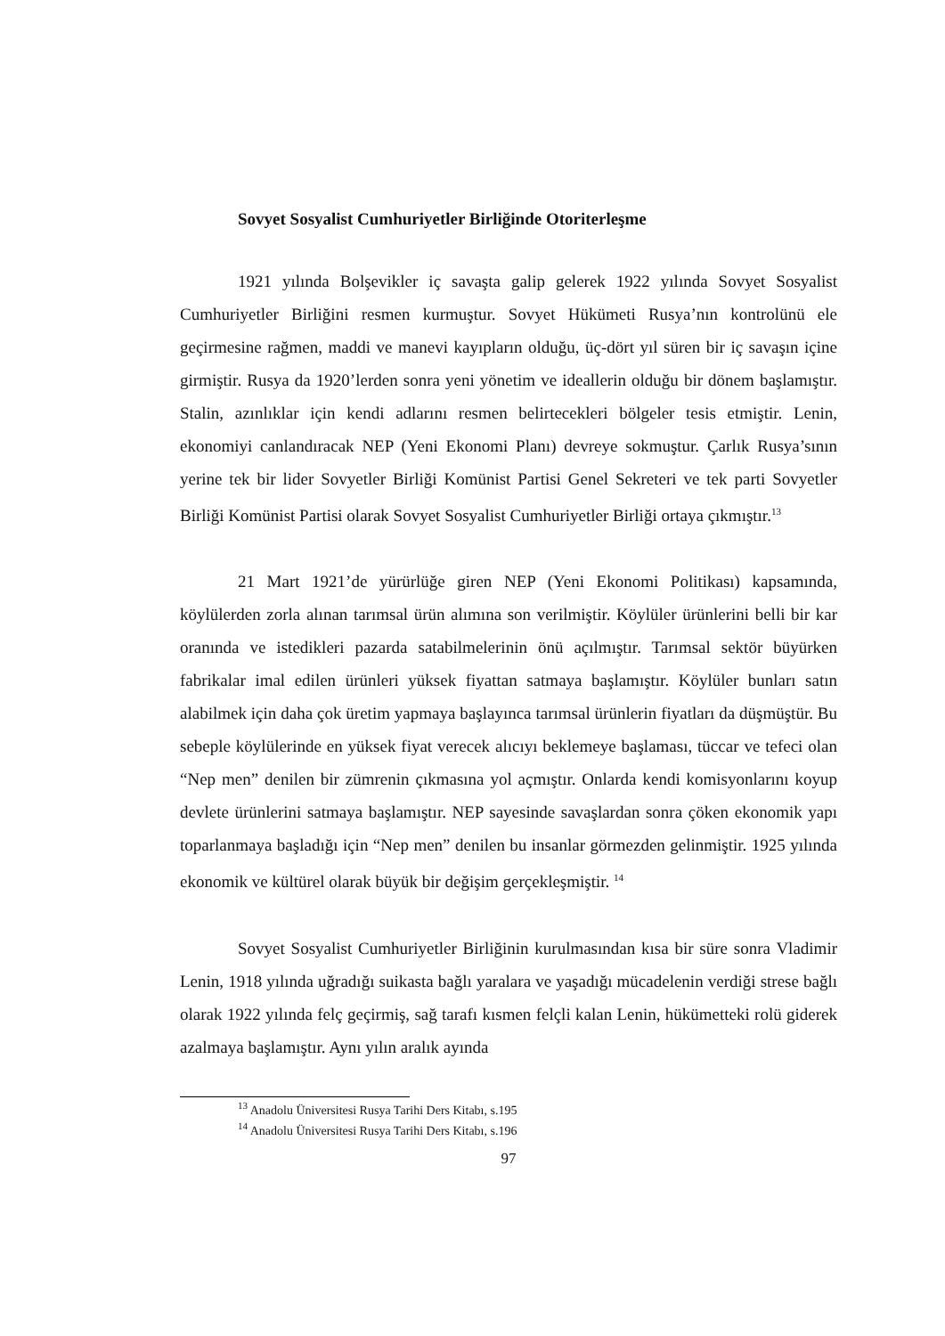Sovyet Sosyalist Cumhuriyetler Birliğinde Otoriterleşme
1921 yılında Bolşevikler iç savaşta galip gelerek 1922 yılında Sovyet Sosyalist Cumhuriyetler Birliğini resmen kurmuştur. Sovyet Hükümeti Rusya’nın kontrolünü ele geçirmesine rağmen, maddi ve manevi kayıpların olduğu, üç-dört yıl süren bir iç savaşın içine girmiştir. Rusya da 1920’lerden sonra yeni yönetim ve ideallerin olduğu bir dönem başlamıştır. Stalin, azınlıklar için kendi adlarını resmen belirtecekleri bölgeler tesis etmiştir. Lenin, ekonomiyi canlandıracak NEP (Yeni Ekonomi Planı) devreye sokmuştur. Çarlık Rusya’sının yerine tek bir lider Sovyetler Birliği Komünist Partisi Genel Sekreteri ve tek parti Sovyetler Birliği Komünist Partisi olarak Sovyet Sosyalist Cumhuriyetler Birliği ortaya çıkmıştır.<sup>13</sup>
21 Mart 1921’de yürürlüğe giren NEP (Yeni Ekonomi Politikası) kapsamında, köylülerden zorla alınan tarımsal ürün alımına son verilmiştir. Köylüler ürünlerini belli bir kar oranında ve istedikleri pazarda satabilmelerinin önü açılmıştır. Tarımsal sektör büyürken fabrikalar imal edilen ürünleri yüksek fiyattan satmaya başlamıştır. Köylüler bunları satın alabilmek için daha çok üretim yapmaya başlayınca tarımsal ürünlerin fiyatları da düşmüştür. Bu sebeple köylülerinde en yüksek fiyat verecek alıcıyı beklemeye başlaması, tüccar ve tefeci olan “Nep men” denilen bir zümrenin çıkmasına yol açmıştır. Onlarda kendi komisyonlarını koyup devlete ürünlerini satmaya başlamıştır. NEP sayesinde savaşlardan sonra çöken ekonomik yapı toparlanmaya başladığı için “Nep men” denilen bu insanlar görmezden gelinmiştir. 1925 yılında ekonomik ve kültürel olarak büyük bir değişim gerçekleşmiştir. <sup>14</sup>
Sovyet Sosyalist Cumhuriyetler Birliğinin kurulmasından kısa bir süre sonra Vladimir Lenin, 1918 yılında uğradığı suikasta bağlı yaralara ve yaşadığı mücadelenin verdiği strese bağlı olarak 1922 yılında felç geçirmiş, sağ tarafı kısmen felçli kalan Lenin, hükümetteki rolü giderek azalmaya başlamıştır. Aynı yılın aralık ayında
<sup>13</sup> Anadolu Üniversitesi Rusya Tarihi Ders Kitabı, s.195
<sup>14</sup> Anadolu Üniversitesi Rusya Tarihi Ders Kitabı, s.196
97